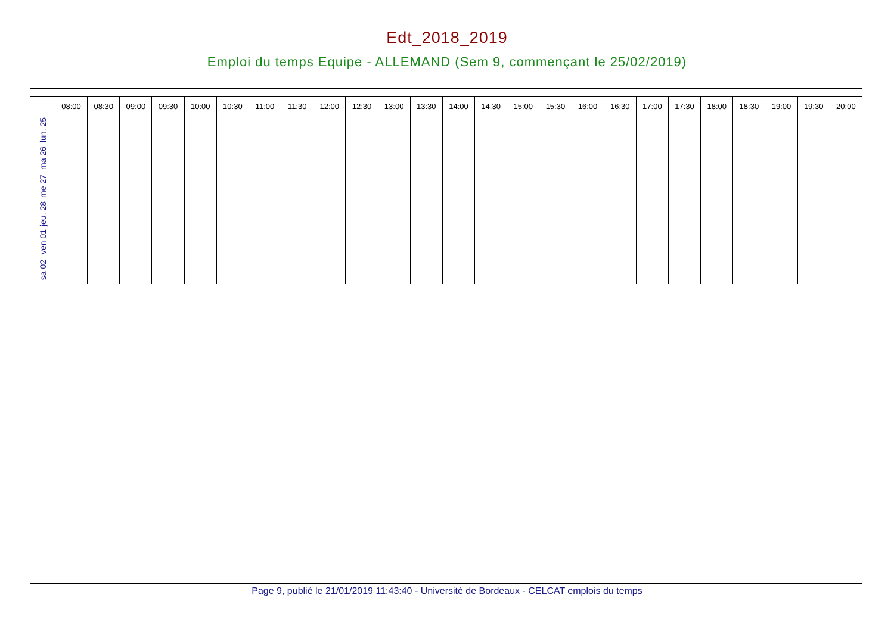Edt_2018_2019
Emploi du temps Equipe - ALLEMAND (Sem 9, commençant le 25/02/2019)
| | 08:00 | 08:30 | 09:00 | 09:30 | 10:00 | 10:30 | 11:00 | 11:30 | 12:00 | 12:30 | 13:00 | 13:30 | 14:00 | 14:30 | 15:00 | 15:30 | 16:00 | 16:30 | 17:00 | 17:30 | 18:00 | 18:30 | 19:00 | 19:30 | 20:00 |
| --- | --- | --- | --- | --- | --- | --- | --- | --- | --- | --- | --- | --- | --- | --- | --- | --- | --- | --- | --- | --- | --- | --- | --- | --- | --- |
| lun. 25 | | | | | | | | | | | | | | | | | | | | | | | | | |
| ma 26 | | | | | | | | | | | | | | | | | | | | | | | | | |
| me 27 | | | | | | | | | | | | | | | | | | | | | | | | | |
| jeu. 28 | | | | | | | | | | | | | | | | | | | | | | | | | |
| ven 01 | | | | | | | | | | | | | | | | | | | | | | | | | |
| sa 02 | | | | | | | | | | | | | | | | | | | | | | | | | |
Page 9, publié le 21/01/2019 11:43:40 - Université de Bordeaux - CELCAT emplois du temps